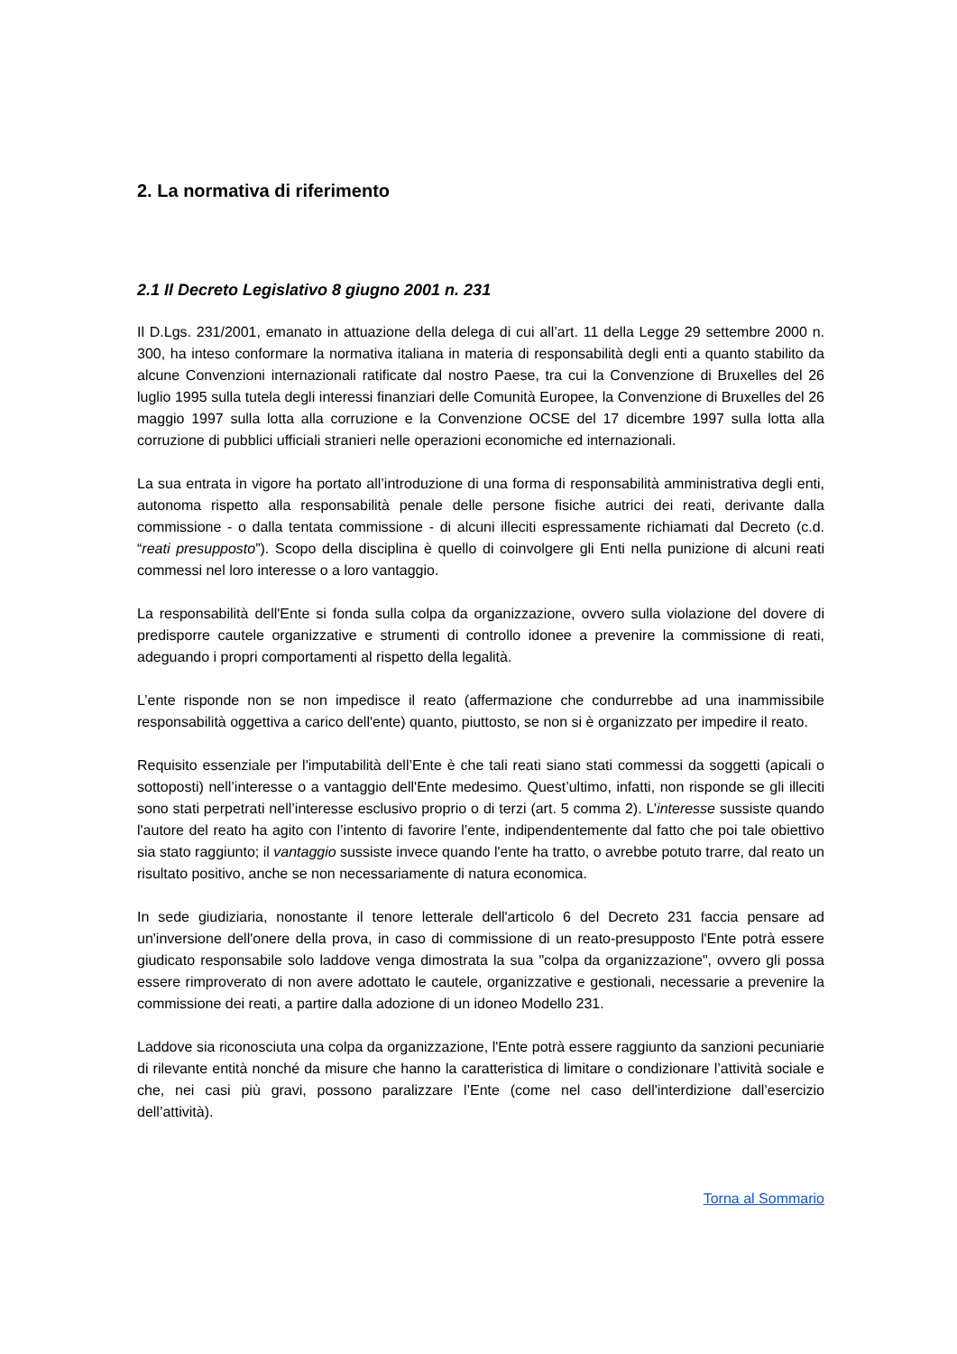2. La normativa di riferimento
2.1 Il Decreto Legislativo 8 giugno 2001 n. 231
Il D.Lgs. 231/2001, emanato in attuazione della delega di cui all’art. 11 della Legge 29 settembre 2000 n. 300, ha inteso conformare la normativa italiana in materia di responsabilità degli enti a quanto stabilito da alcune Convenzioni internazionali ratificate dal nostro Paese, tra cui la Convenzione di Bruxelles del 26 luglio 1995 sulla tutela degli interessi finanziari delle Comunità Europee, la Convenzione di Bruxelles del 26 maggio 1997 sulla lotta alla corruzione e la Convenzione OCSE del 17 dicembre 1997 sulla lotta alla corruzione di pubblici ufficiali stranieri nelle operazioni economiche ed internazionali.
La sua entrata in vigore ha portato all’introduzione di una forma di responsabilità amministrativa degli enti, autonoma rispetto alla responsabilità penale delle persone fisiche autrici dei reati, derivante dalla commissione - o dalla tentata commissione - di alcuni illeciti espressamente richiamati dal Decreto (c.d. “reati presupposto”). Scopo della disciplina è quello di coinvolgere gli Enti nella punizione di alcuni reati commessi nel loro interesse o a loro vantaggio.
La responsabilità dell'Ente si fonda sulla colpa da organizzazione, ovvero sulla violazione del dovere di predisporre cautele organizzative e strumenti di controllo idonee a prevenire la commissione di reati, adeguando i propri comportamenti al rispetto della legalità.
L’ente risponde non se non impedisce il reato (affermazione che condurrebbe ad una inammissibile responsabilità oggettiva a carico dell'ente) quanto, piuttosto, se non si è organizzato per impedire il reato.
Requisito essenziale per l'imputabilità dell’Ente è che tali reati siano stati commessi da soggetti (apicali o sottoposti) nell’interesse o a vantaggio dell'Ente medesimo. Quest’ultimo, infatti, non risponde se gli illeciti sono stati perpetrati nell’interesse esclusivo proprio o di terzi (art. 5 comma 2). L’interesse sussiste quando l'autore del reato ha agito con l’intento di favorire l’ente, indipendentemente dal fatto che poi tale obiettivo sia stato raggiunto; il vantaggio sussiste invece quando l'ente ha tratto, o avrebbe potuto trarre, dal reato un risultato positivo, anche se non necessariamente di natura economica.
In sede giudiziaria, nonostante il tenore letterale dell'articolo 6 del Decreto 231 faccia pensare ad un'inversione dell'onere della prova, in caso di commissione di un reato-presupposto l'Ente potrà essere giudicato responsabile solo laddove venga dimostrata la sua "colpa da organizzazione", ovvero gli possa essere rimproverato di non avere adottato le cautele, organizzative e gestionali, necessarie a prevenire la commissione dei reati, a partire dalla adozione di un idoneo Modello 231.
Laddove sia riconosciuta una colpa da organizzazione, l'Ente potrà essere raggiunto da sanzioni pecuniarie di rilevante entità nonché da misure che hanno la caratteristica di limitare o condizionare l’attività sociale e che, nei casi più gravi, possono paralizzare l’Ente (come nel caso dell'interdizione dall’esercizio dell’attività).
Torna al Sommario